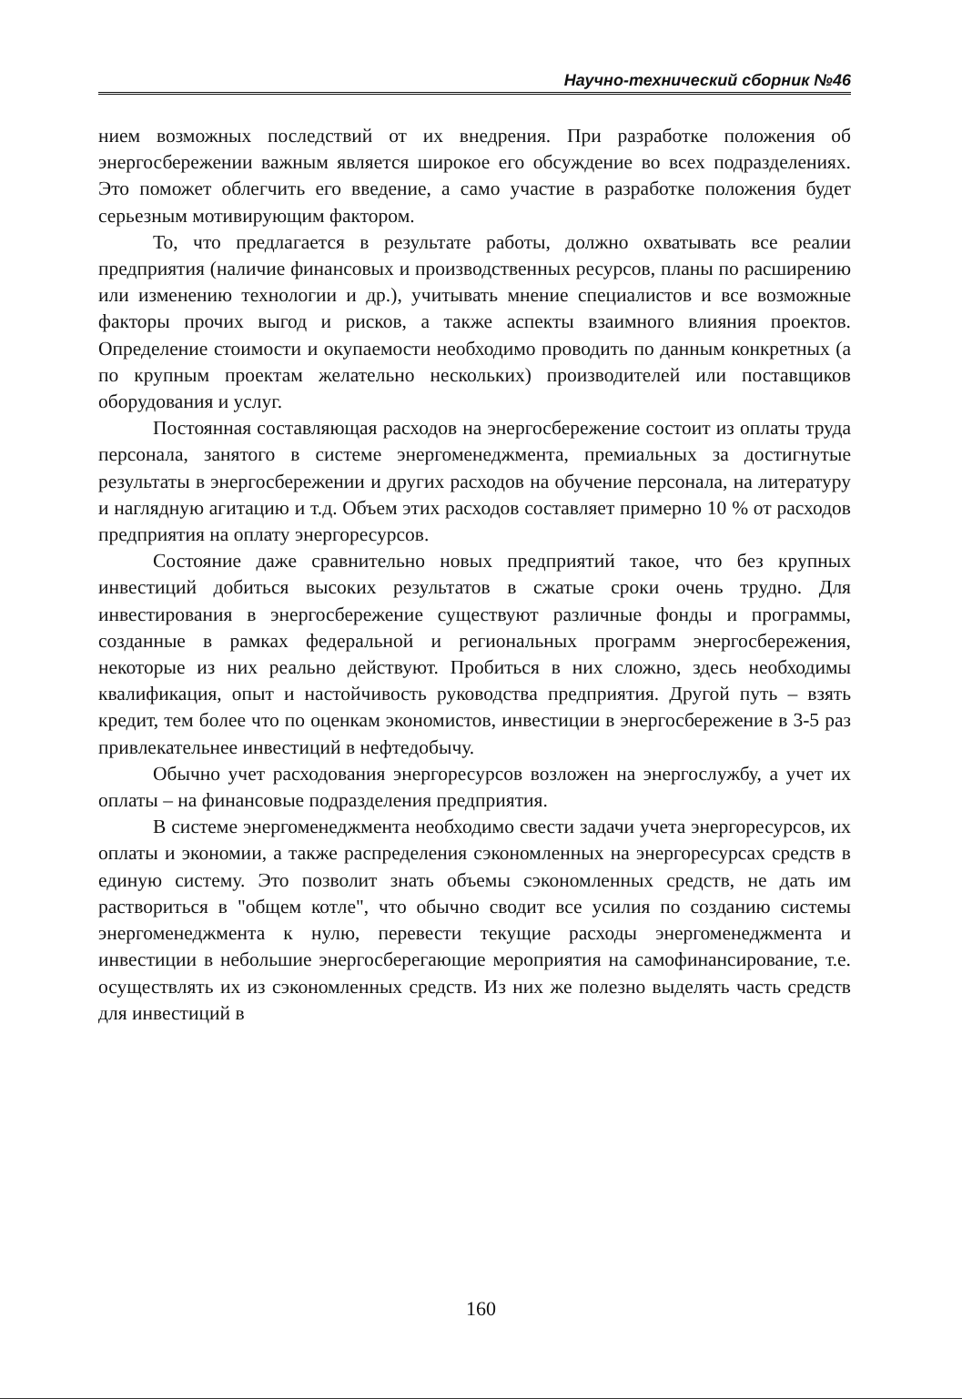Научно-технический сборник №46
нием возможных последствий от их внедрения. При разработке положения об энергосбережении важным является широкое его обсуждение во всех подразделениях. Это поможет облегчить его введение, а само участие в разработке положения будет серьезным мотивирующим фактором.
То, что предлагается в результате работы, должно охватывать все реалии предприятия (наличие финансовых и производственных ресурсов, планы по расширению или изменению технологии и др.), учитывать мнение специалистов и все возможные факторы прочих выгод и рисков, а также аспекты взаимного влияния проектов. Определение стоимости и окупаемости необходимо проводить по данным конкретных (а по крупным проектам желательно нескольких) производителей или поставщиков оборудования и услуг.
Постоянная составляющая расходов на энергосбережение состоит из оплаты труда персонала, занятого в системе энергоменеджмента, премиальных за достигнутые результаты в энергосбережении и других расходов на обучение персонала, на литературу и наглядную агитацию и т.д. Объем этих расходов составляет примерно 10 % от расходов предприятия на оплату энергоресурсов.
Состояние даже сравнительно новых предприятий такое, что без крупных инвестиций добиться высоких результатов в сжатые сроки очень трудно. Для инвестирования в энергосбережение существуют различные фонды и программы, созданные в рамках федеральной и региональных программ энергосбережения, некоторые из них реально действуют. Пробиться в них сложно, здесь необходимы квалификация, опыт и настойчивость руководства предприятия. Другой путь – взять кредит, тем более что по оценкам экономистов, инвестиции в энергосбережение в 3-5 раз привлекательнее инвестиций в нефтедобычу.
Обычно учет расходования энергоресурсов возложен на энергослужбу, а учет их оплаты – на финансовые подразделения предприятия.
В системе энергоменеджмента необходимо свести задачи учета энергоресурсов, их оплаты и экономии, а также распределения сэкономленных на энергоресурсах средств в единую систему. Это позволит знать объемы сэкономленных средств, не дать им раствориться в "общем котле", что обычно сводит все усилия по созданию системы энергоменеджмента к нулю, перевести текущие расходы энергоменеджмента и инвестиции в небольшие энергосберегающие мероприятия на самофинансирование, т.е. осуществлять их из сэкономленных средств. Из них же полезно выделять часть средств для инвестиций в
160